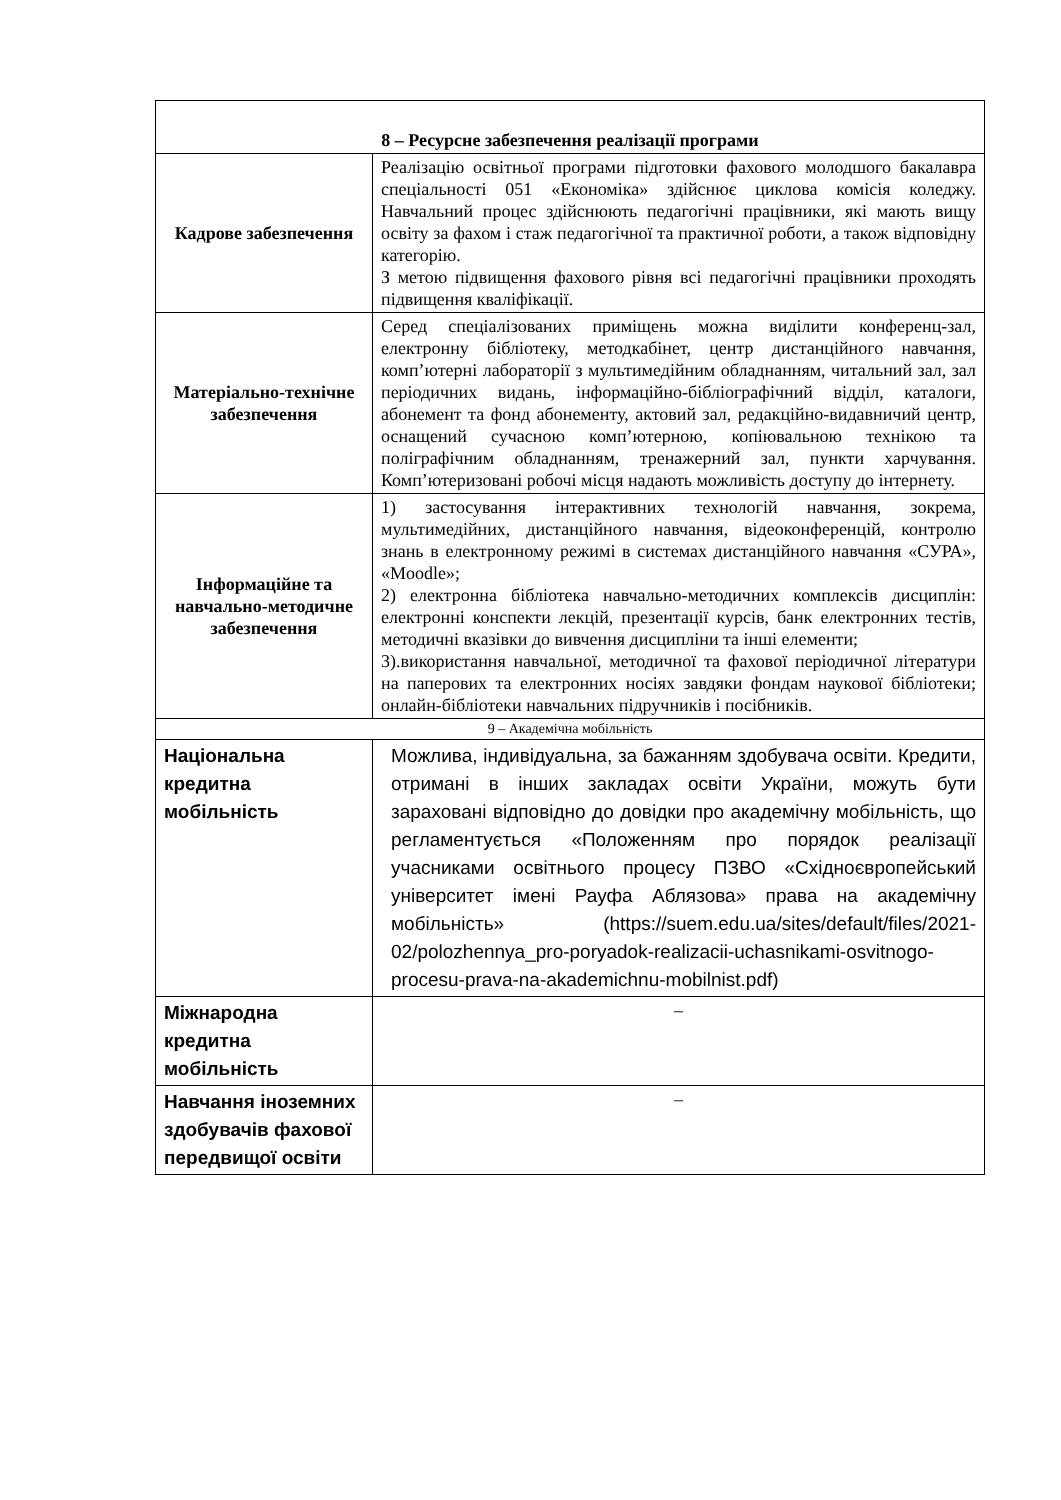| 8 – Ресурсне забезпечення реалізації програми | |
| Кадрове забезпечення | Реалізацію освітньої програми підготовки фахового молодшого бакалавра спеціальності 051 «Економіка» здійснює циклова комісія коледжу. Навчальний процес здійснюють педагогічні працівники, які мають вищу освіту за фахом і стаж педагогічної та практичної роботи, а також відповідну категорію. З метою підвищення фахового рівня всі педагогічні працівники проходять підвищення кваліфікації. |
| Матеріально-технічне забезпечення | Серед спеціалізованих приміщень можна виділити конференц-зал, електронну бібліотеку, методкабінет, центр дистанційного навчання, комп’ютерні лабораторії з мультимедійним обладнанням, читальний зал, зал періодичних видань, інформаційно-бібліографічний відділ, каталоги, абонемент та фонд абонементу, актовий зал, редакційно-видавничий центр, оснащений сучасною комп’ютерною, копіювальною технікою та поліграфічним обладнанням, тренажерний зал, пункти харчування. Комп’ютеризовані робочі місця надають можливість доступу до інтернету. |
| Інформаційне та навчально-методичне забезпечення | 1) застосування інтерактивних технологій навчання, зокрема, мультимедійних, дистанційного навчання, відеоконференцій, контролю знань в електронному режимі в системах дистанційного навчання «СУРА», «Moodle»; 2) електронна бібліотека навчально-методичних комплексів дисциплін: електронні конспекти лекцій, презентації курсів, банк електронних тестів, методичні вказівки до вивчення дисципліни та інші елементи; 3).використання навчальної, методичної та фахової періодичної літератури на паперових та електронних носіях завдяки фондам наукової бібліотеки; онлайн-бібліотеки навчальних підручників і посібників. |
| 9 – Академічна мобільність | |
| Національна кредитна мобільність | Можлива, індивідуальна, за бажанням здобувача освіти. Кредити, отримані в інших закладах освіти України, можуть бути зараховані відповідно до довідки про академічну мобільність, що регламентується «Положенням про порядок реалізації учасниками освітнього процесу ПЗВО «Східноєвропейський університет імені Рауфа Аблязова» права на академічну мобільність» (https://suem.edu.ua/sites/default/files/2021-02/polozhennya_pro-poryadok-realizacii-uchasnikami-osvitnogo-procesu-prava-na-akademichnu-mobilnist.pdf) |
| Міжнародна кредитна мобільність | – |
| Навчання іноземних здобувачів фахової передвищої освіти | – |